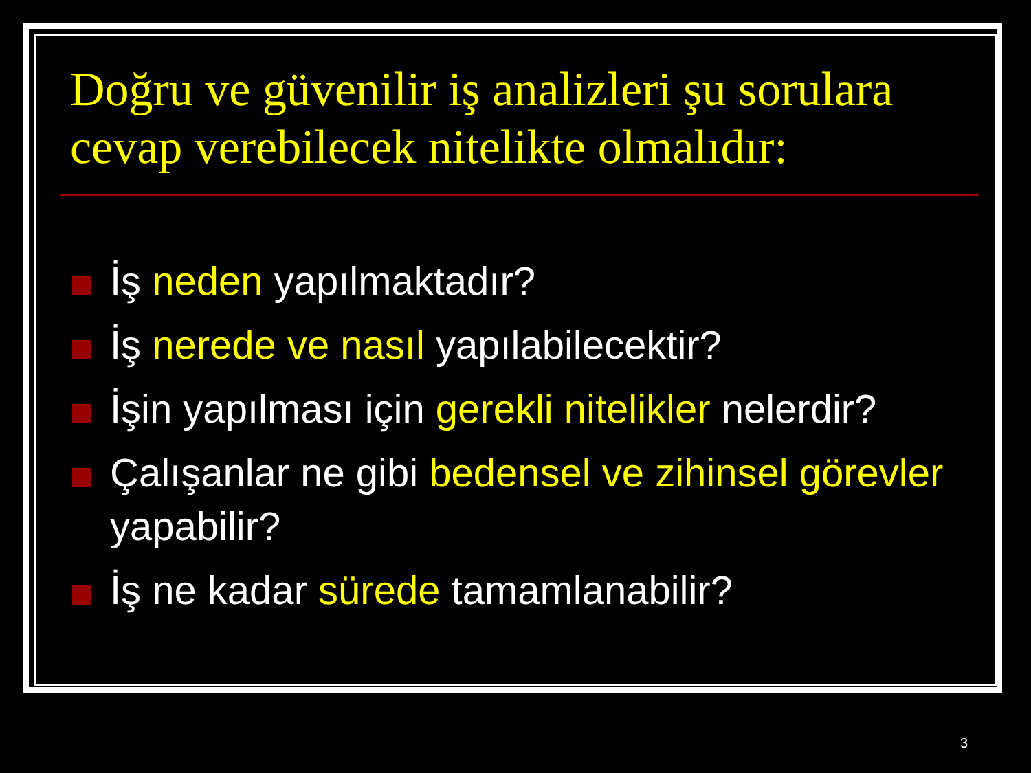Doğru ve güvenilir iş analizleri şu sorulara cevap verebilecek nitelikte olmalıdır:
İş neden yapılmaktadır?
İş nerede ve nasıl yapılabilecektir?
İşin yapılması için gerekli nitelikler nelerdir?
Çalışanlar ne gibi bedensel ve zihinsel görevler yapabilir?
İş ne kadar sürede tamamlanabilir?
3